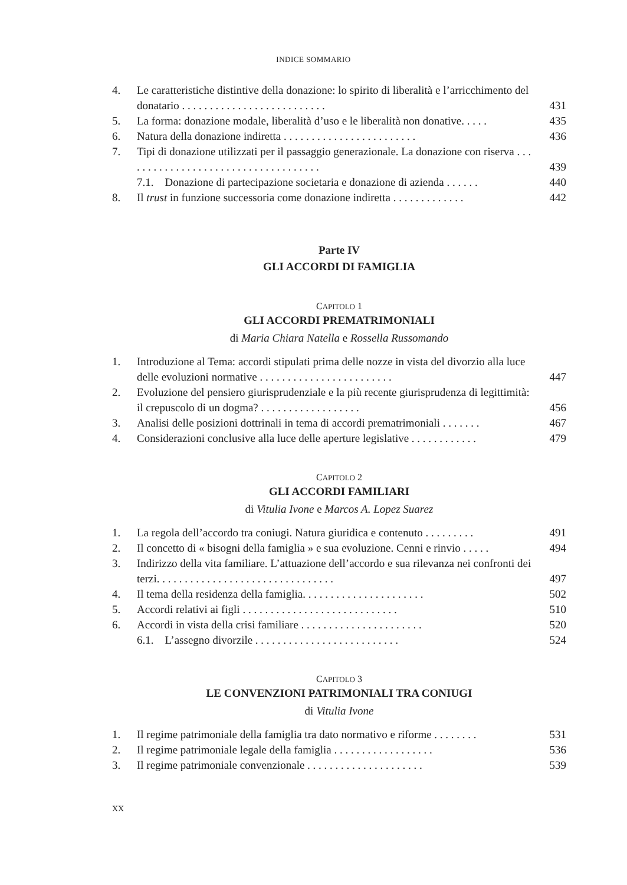INDICE SOMMARIO
| 4. | Le caratteristiche distintive della donazione: lo spirito di liberalità e l’arricchimento del donatario . . . . . . . . . . . . . . . . . . . . . . . . . . | 431 |
| 5. | La forma: donazione modale, liberalità d’uso e le liberalità non donative. . . . . | 435 |
| 6. | Natura della donazione indiretta . . . . . . . . . . . . . . . . . . . . . . . . | 436 |
| 7. | Tipi di donazione utilizzati per il passaggio generazionale. La donazione con riserva . . . . . . . . . . . . . . . . . . . . . . . . . . . . . . . . . . . . | 439 |
| | 7.1. Donazione di partecipazione societaria e donazione di azienda . . . . . . | 440 |
| 8. | Il trust in funzione successoria come donazione indiretta . . . . . . . . . . . . . | 442 |
Parte IV
GLI ACCORDI DI FAMIGLIA
CAPITOLO 1
GLI ACCORDI PREMATRIMONIALI
di Maria Chiara Natella e Rossella Russomando
| 1. | Introduzione al Tema: accordi stipulati prima delle nozze in vista del divorzio alla luce delle evoluzioni normative . . . . . . . . . . . . . . . . . . . . . . . . | 447 |
| 2. | Evoluzione del pensiero giurisprudenziale e la più recente giurisprudenza di legittimità: il crepuscolo di un dogma? . . . . . . . . . . . . . . . . . . | 456 |
| 3. | Analisi delle posizioni dottrinali in tema di accordi prematrimoniali . . . . . . . | 467 |
| 4. | Considerazioni conclusive alla luce delle aperture legislative . . . . . . . . . . . . | 479 |
CAPITOLO 2
GLI ACCORDI FAMILIARI
di Vitulia Ivone e Marcos A. Lopez Suarez
| 1. | La regola dell’accordo tra coniugi. Natura giuridica e contenuto . . . . . . . . . | 491 |
| 2. | Il concetto di « bisogni della famiglia » e sua evoluzione. Cenni e rinvio . . . . . | 494 |
| 3. | Indirizzo della vita familiare. L’attuazione dell’accordo e sua rilevanza nei confronti dei terzi. . . . . . . . . . . . . . . . . . . . . . . . . . . . . . . . | 497 |
| 4. | Il tema della residenza della famiglia. . . . . . . . . . . . . . . . . . . . . . | 502 |
| 5. | Accordi relativi ai figli . . . . . . . . . . . . . . . . . . . . . . . . . . . . | 510 |
| 6. | Accordi in vista della crisi familiare . . . . . . . . . . . . . . . . . . . . . . | 520 |
| | 6.1. L’assegno divorzile . . . . . . . . . . . . . . . . . . . . . . . . . . | 524 |
CAPITOLO 3
LE CONVENZIONI PATRIMONIALI TRA CONIUGI
di Vitulia Ivone
| 1. | Il regime patrimoniale della famiglia tra dato normativo e riforme . . . . . . . . | 531 |
| 2. | Il regime patrimoniale legale della famiglia . . . . . . . . . . . . . . . . . . | 536 |
| 3. | Il regime patrimoniale convenzionale . . . . . . . . . . . . . . . . . . . . . | 539 |
XX